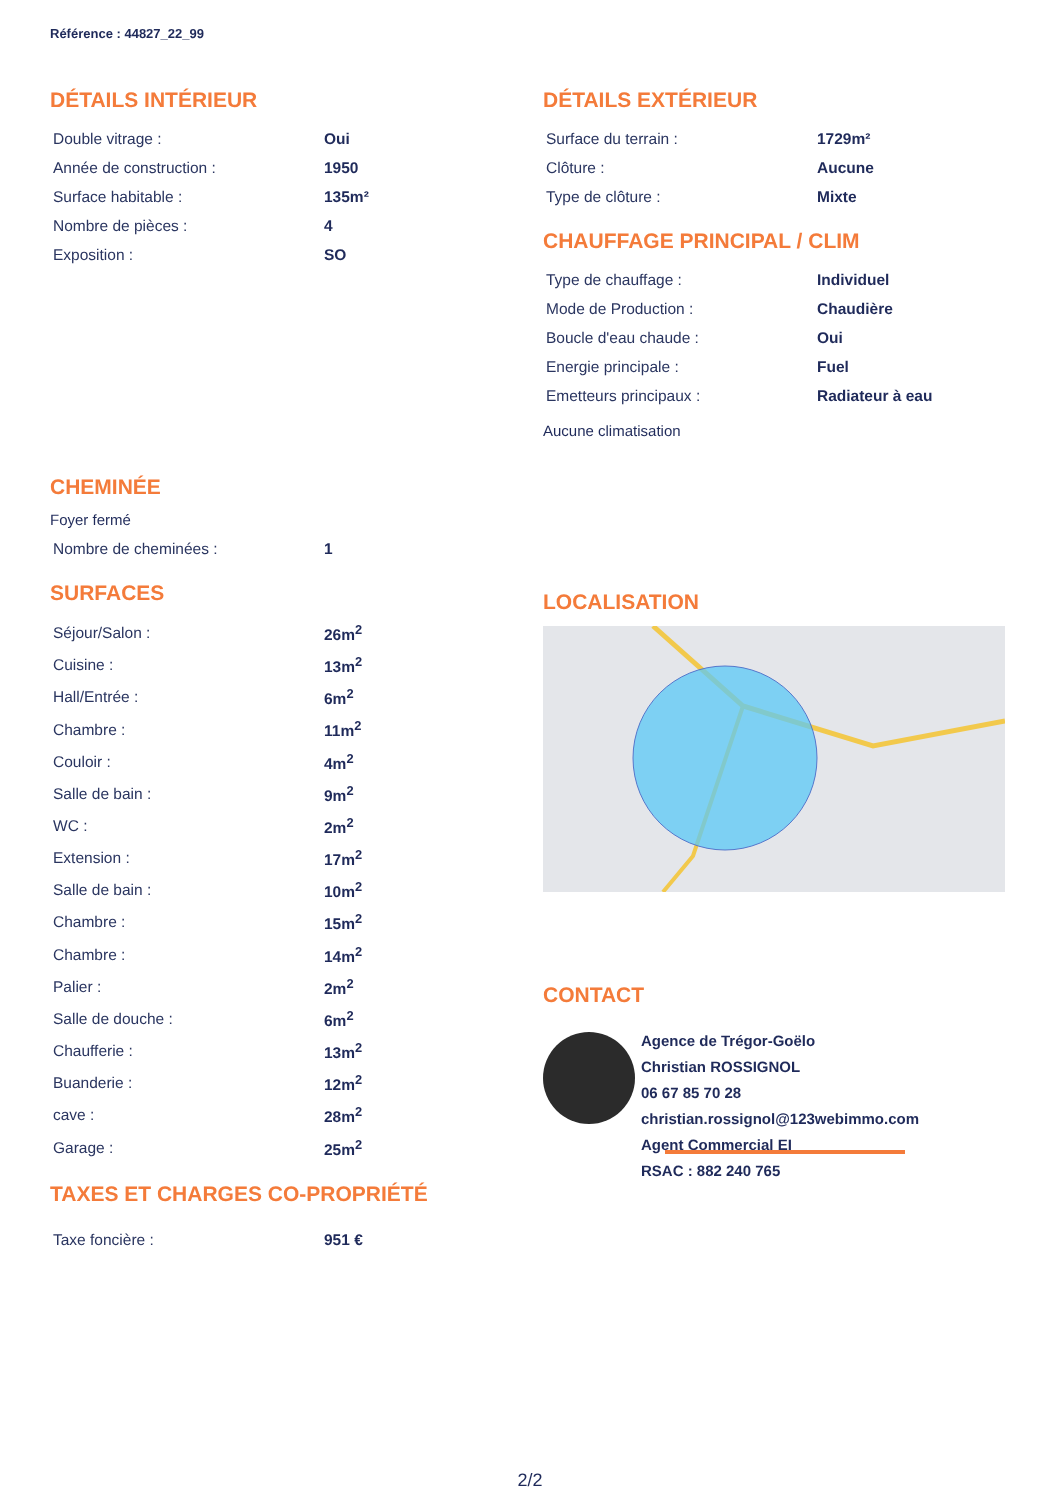Référence : 44827_22_99
DÉTAILS INTÉRIEUR
| Double vitrage : | Oui |
| Année de construction : | 1950 |
| Surface habitable : | 135m² |
| Nombre de pièces : | 4 |
| Exposition : | SO |
DÉTAILS EXTÉRIEUR
| Surface du terrain : | 1729m² |
| Clôture : | Aucune |
| Type de clôture : | Mixte |
CHAUFFAGE PRINCIPAL / CLIM
| Type de chauffage : | Individuel |
| Mode de Production : | Chaudière |
| Boucle d'eau chaude : | Oui |
| Energie principale : | Fuel |
| Emetteurs principaux : | Radiateur à eau |
Aucune climatisation
CHEMINÉE
Foyer fermé
| Nombre de cheminées : | 1 |
SURFACES
| Séjour/Salon : | 26m<sup>2</sup> |
| Cuisine : | 13m<sup>2</sup> |
| Hall/Entrée : | 6m<sup>2</sup> |
| Chambre : | 11m<sup>2</sup> |
| Couloir : | 4m<sup>2</sup> |
| Salle de bain : | 9m<sup>2</sup> |
| WC : | 2m<sup>2</sup> |
| Extension : | 17m<sup>2</sup> |
| Salle de bain : | 10m<sup>2</sup> |
| Chambre : | 15m<sup>2</sup> |
| Chambre : | 14m<sup>2</sup> |
| Palier : | 2m<sup>2</sup> |
| Salle de douche : | 6m<sup>2</sup> |
| Chaufferie : | 13m<sup>2</sup> |
| Buanderie : | 12m<sup>2</sup> |
| cave : | 28m<sup>2</sup> |
| Garage : | 25m<sup>2</sup> |
TAXES ET CHARGES CO-PROPRIÉTÉ
| Taxe foncière : | 951 € |
LOCALISATION
CONTACT
Agence de Trégor-Goëlo
Christian ROSSIGNOL
06 67 85 70 28
christian.rossignol@123webimmo.com
Agent Commercial EI
RSAC : 882 240 765
2/2